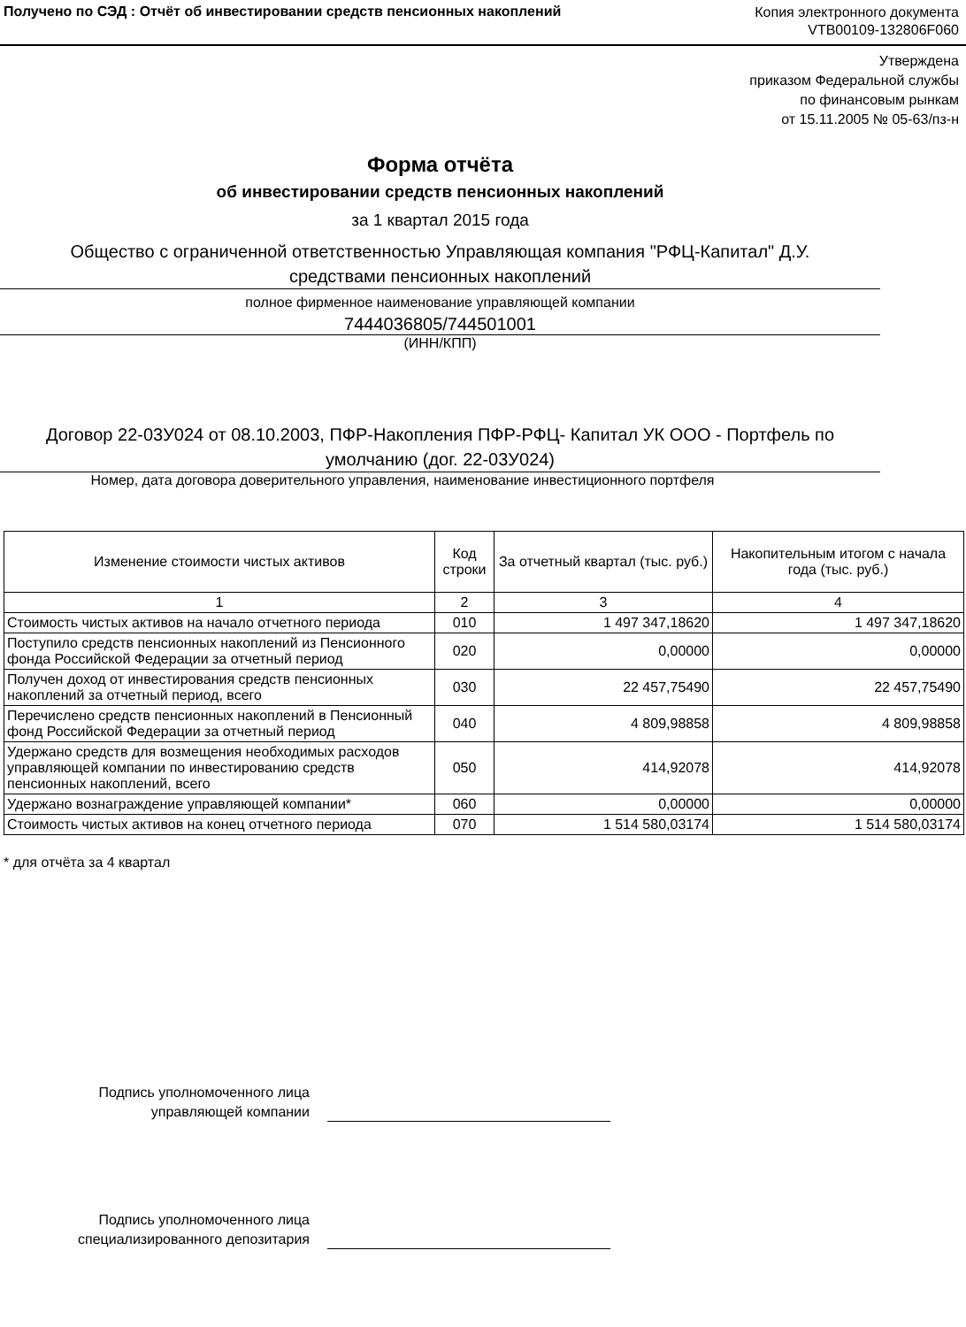Получено по СЭД : Отчёт об инвестировании средств пенсионных накоплений
Копия электронного документа
VTB00109-132806F060
Утверждена
приказом Федеральной службы
по финансовым рынкам
от 15.11.2005 № 05-63/пз-н
Форма отчёта
об инвестировании средств пенсионных накоплений
за 1 квартал 2015 года
Общество с ограниченной ответственностью Управляющая компания "РФЦ-Капитал" Д.У.
средствами пенсионных накоплений
полное фирменное наименование управляющей компании
7444036805/744501001
(ИНН/КПП)
Договор 22-03У024 от 08.10.2003, ПФР-Накопления ПФР-РФЦ- Капитал УК ООО - Портфель по умолчанию (дог. 22-03У024)
Номер, дата договора доверительного управления, наименование инвестиционного портфеля
| Изменение стоимости чистых активов | Код строки | За отчетный квартал (тыс. руб.) | Накопительным итогом с начала года (тыс. руб.) |
| --- | --- | --- | --- |
| 1 | 2 | 3 | 4 |
| Стоимость чистых активов на начало отчетного периода | 010 | 1 497 347,18620 | 1 497 347,18620 |
| Поступило средств пенсионных накоплений из Пенсионного фонда Российской Федерации за отчетный период | 020 | 0,00000 | 0,00000 |
| Получен доход от инвестирования средств пенсионных накоплений за отчетный период, всего | 030 | 22 457,75490 | 22 457,75490 |
| Перечислено средств пенсионных накоплений в Пенсионный фонд Российской Федерации за отчетный период | 040 | 4 809,98858 | 4 809,98858 |
| Удержано средств для возмещения необходимых расходов управляющей компании по инвестированию средств пенсионных накоплений, всего | 050 | 414,92078 | 414,92078 |
| Удержано вознаграждение управляющей компании* | 060 | 0,00000 | 0,00000 |
| Стоимость чистых активов на конец отчетного периода | 070 | 1 514 580,03174 | 1 514 580,03174 |
* для отчёта за 4 квартал
Подпись уполномоченного лица
управляющей компании
Подпись уполномоченного лица
специализированного депозитария